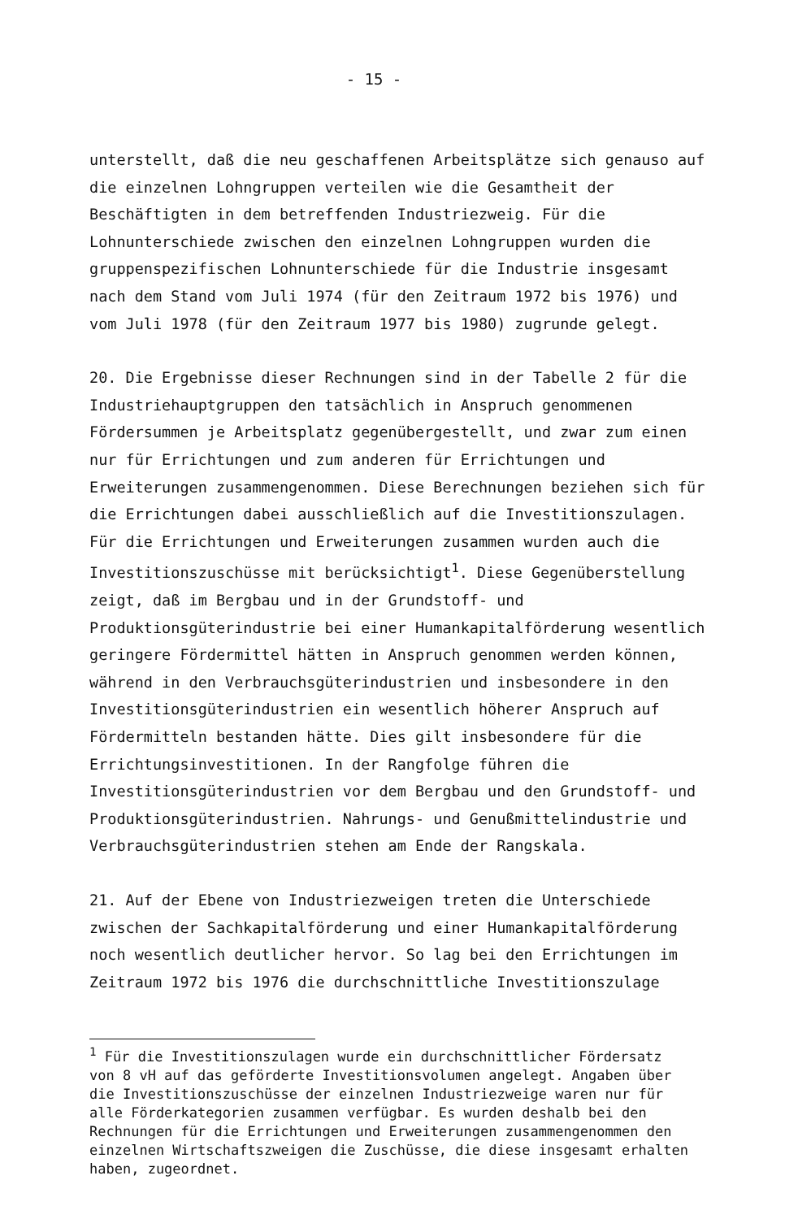- 15 -
unterstellt, daß die neu geschaffenen Arbeitsplätze sich genauso auf die einzelnen Lohngruppen verteilen wie die Gesamtheit der Beschäftigten in dem betreffenden Industriezweig. Für die Lohnunterschiede zwischen den einzelnen Lohngruppen wurden die gruppenspezifischen Lohnunterschiede für die Industrie insgesamt nach dem Stand vom Juli 1974 (für den Zeitraum 1972 bis 1976) und vom Juli 1978 (für den Zeitraum 1977 bis 1980) zugrunde gelegt.
20. Die Ergebnisse dieser Rechnungen sind in der Tabelle 2 für die Industriehauptgruppen den tatsächlich in Anspruch genommenen Fördersummen je Arbeitsplatz gegenübergestellt, und zwar zum einen nur für Errichtungen und zum anderen für Errichtungen und Erweiterungen zusammengenommen. Diese Berechnungen beziehen sich für die Errichtungen dabei ausschließlich auf die Investitionszulagen. Für die Errichtungen und Erweiterungen zusammen wurden auch die Investitionszuschüsse mit berücksichtigt<sup>1</sup>. Diese Gegenüberstellung zeigt, daß im Bergbau und in der Grundstoff- und Produktionsgüterindustrie bei einer Humankapitalförderung wesentlich geringere Fördermittel hätten in Anspruch genommen werden können, während in den Verbrauchsgüterindustrien und insbesondere in den Investitionsgüterindustrien ein wesentlich höherer Anspruch auf Fördermitteln bestanden hätte. Dies gilt insbesondere für die Errichtungsinvestitionen. In der Rangfolge führen die Investitionsgüterindustrien vor dem Bergbau und den Grundstoff- und Produktionsgüterindustrien. Nahrungs- und Genußmittelindustrie und Verbrauchsgüterindustrien stehen am Ende der Rangskala.
21. Auf der Ebene von Industriezweigen treten die Unterschiede zwischen der Sachkapitalförderung und einer Humankapitalförderung noch wesentlich deutlicher hervor. So lag bei den Errichtungen im Zeitraum 1972 bis 1976 die durchschnittliche Investitionszulage
<sup>1</sup> Für die Investitionszulagen wurde ein durchschnittlicher Fördersatz von 8 vH auf das geförderte Investitionsvolumen angelegt. Angaben über die Investitionszuschüsse der einzelnen Industriezweige waren nur für alle Förderkategorien zusammen verfügbar. Es wurden deshalb bei den Rechnungen für die Errichtungen und Erweiterungen zusammengenommen den einzelnen Wirtschaftszweigen die Zuschüsse, die diese insgesamt erhalten haben, zugeordnet.